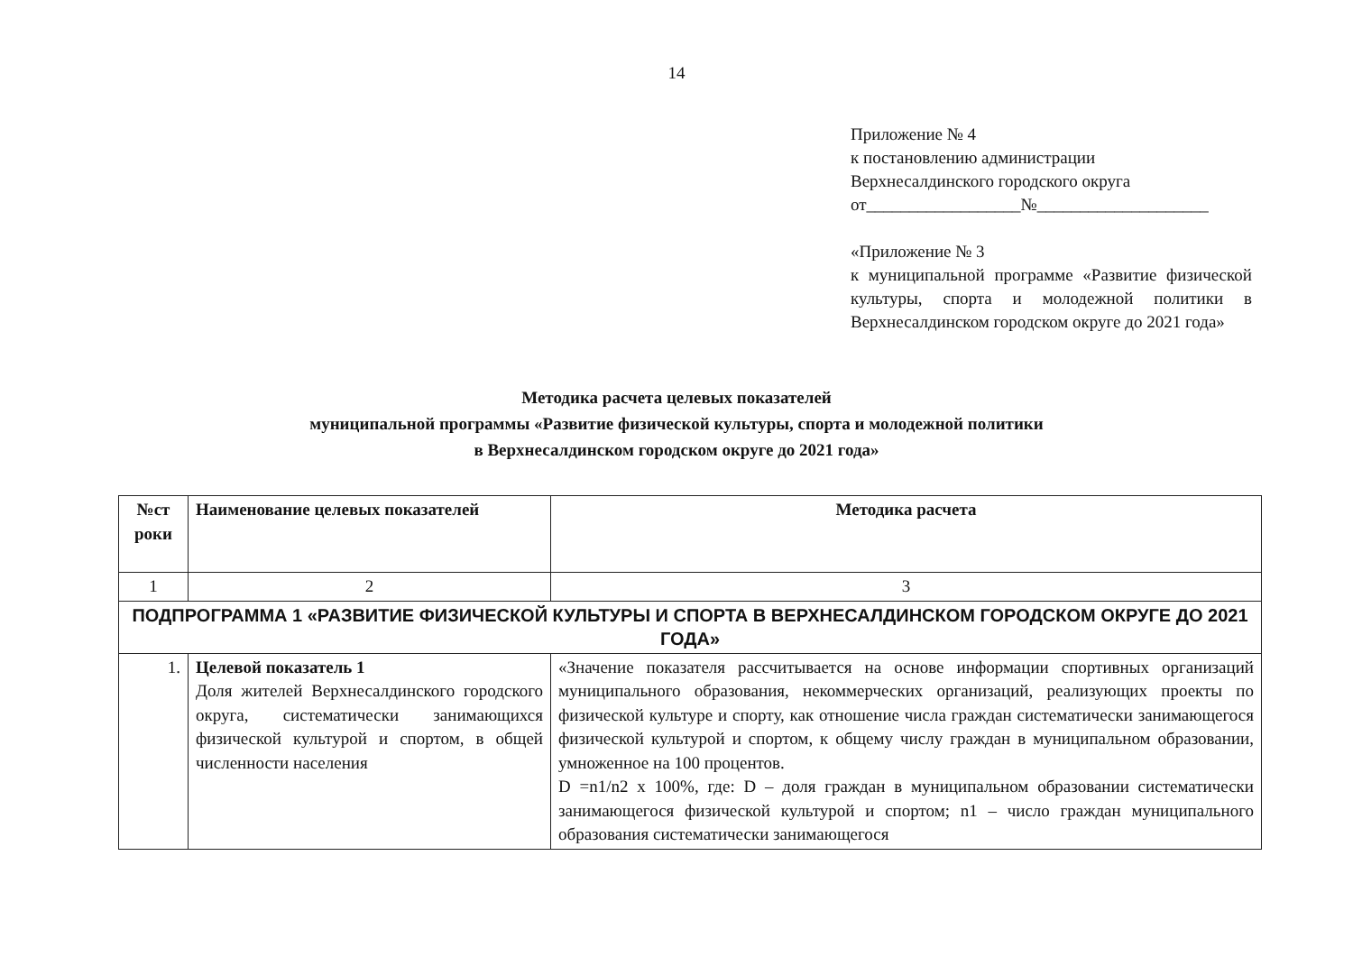14
Приложение № 4
к постановлению администрации
Верхнесалдинского городского округа
от__________________№____________________
«Приложение № 3
к муниципальной программе «Развитие физической культуры, спорта и молодежной политики в Верхнесалдинском городском округе до 2021 года»
Методика расчета целевых показателей
муниципальной программы «Развитие физической культуры, спорта и молодежной политики
в Верхнесалдинском городском округе до 2021 года»
| №ст роки | Наименование целевых показателей | Методика расчета |
| --- | --- | --- |
| 1 | 2 | 3 |
| ПОДПРОГРАММА 1 «РАЗВИТИЕ ФИЗИЧЕСКОЙ КУЛЬТУРЫ И СПОРТА В ВЕРХНЕСАЛДИНСКОМ ГОРОДСКОМ ОКРУГЕ ДО 2021 ГОДА» | | |
| 1. | Целевой показатель 1 Доля жителей Верхнесалдинского городского округа, систематически занимающихся физической культурой и спортом, в общей численности населения | «Значение показателя рассчитывается на основе информации спортивных организаций муниципального образования, некоммерческих организаций, реализующих проекты по физической культуре и спорту, как отношение числа граждан систематически занимающегося физической культурой и спортом, к общему числу граждан в муниципальном образовании, умноженное на 100 процентов. D =n1/n2 x 100%, где: D – доля граждан в муниципальном образовании систематически занимающегося физической культурой и спортом; n1 – число граждан муниципального образования систематически занимающегося |